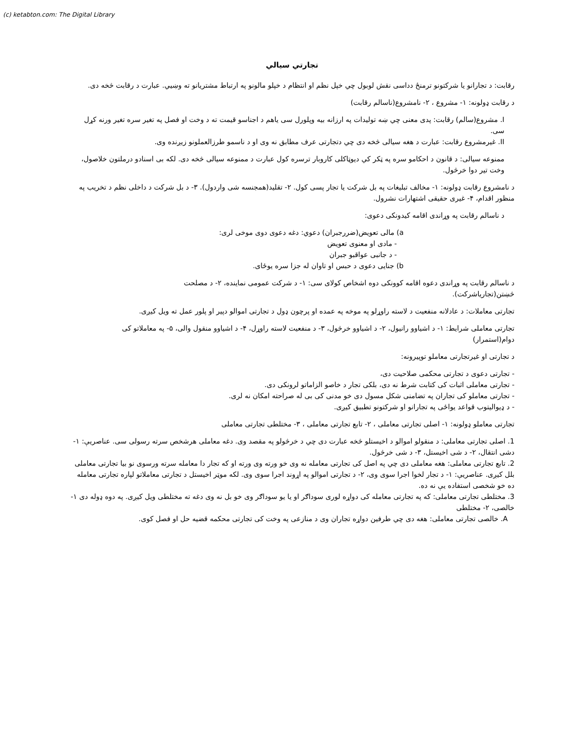(c) ketabton.com: The Digital Library
تجارتي سيالي
رقابت: د تجارانو یا شرکتونو ترمنځ دداسی نقش لوبول چي خپل نظم او انتظام د خپلو مالونو په ارتباط مشتریانو ته وښيي. عبارت د رقابت څخه دی.
د رقابت ډولونه: ۱- مشروع ، ۲- نامشروع(ناسالم رقابت)
I. مشروع(سالم) رقابت: پدی معنی چي ښه تولیدات په ارزانه بیه وپلورل سی یاهم د اجناسو قیمت ته د وخت او فصل په تغیر سره تغیر ورنه کړل سی.
II. غیرمشروع رقابت: عبارت د هغه سیالی څخه دی چي دتجارتی عرف مطابق نه وی او د ناسمو طرزالعملونو زیږنده وی.
ممنوعه سیالی: د قانون د احکامو سره په ټکر کي دیوټاکلی کاروبار ترسره کول عبارت د ممنوعه سیالی څخه دی. لکه بی اسنادو درملتون خلاصول، وخت تیر دوا خرڅول.
د نامشروع رقابت ډولونه: ۱- مخالف تبلیغات په بل شرکت یا تجار پسی کول. ۲- تقلید(همجنسه شی واردول). ۳- د بل شرکت د داخلی نظم د تخریب په منظور اقدام، ۴- غیری حقیقی اشتهارات نشرول.
د ناسالم رقابت په وړاندی اقامه کیدونکی دعوی:
a) مالی تعویض(ضررجبران) دعوي: دغه دعوی دوی موخی لری:
- مادی او معنوی تعویض
- د جانبی عواقبو جبران
b) جنایی دعوی د حبس او تاوان له جزا سره یوځای.
د ناسالم رقابت په وړاندی دعوه اقامه کوونکی دوه اشخاص کولای سی: ۱- د شرکت عمومی نماینده، ۲- د مصلحت څښتن(تجاریاشرکت).
تجارتی معاملات: د عادلانه منفعیت د لاسته راوړلو په موخه په عمده او پرچون ډول د تجارتی اموالو دپیر او پلور عمل ته ویل کیږی.
تجارتی معاملی شرایط: ۱- د اشیاوو رانیول، ۲- د اشیاوو خرڅول، ۳- د منفعیت لاسته راوړل، ۴- د اشیاوو منقول والی، ۵- په معاملاتو کی دوام(استمرار)
د تجارتی او غیرتجارتی معاملو توپیرونه:
- تجارتی دعوی د تجارتی محکمی صلاحیت دی،
- تجارتی معاملی اثبات کی کتابت شرط نه دی، بلکی تجار د خاصو الزاماتو لرونکی دی.
- تجارتی معاملو کی تجاران په تضامنی شکل مسول دی خو مدنی کی بی له صراحته امکان نه لری.
- د ډیوالیتوب قواعد یواځی په تجارانو او شرکتونو تطبیق کیږی.
تجارتی معاملو ډولونه: ۱- اصلی تجارتی معاملی ، ۲- تابع تجارتی معاملی ، ۳- مختلطی تجارتی معاملی
1. اصلی تجارتی معاملی: د منقولو اموالو د اخیستلو څخه عبارت دی چي د خرڅولو په مقصد وی. دغه معاملی هرشخص سرته رسولی سی. عناصریې: ۱-دشی انتقال، ۲- د شی اخیستل، ۳- د شی خرڅول.
2. تابع تجارتی معاملی: هغه معاملی دی چي په اصل کی تجارتی معامله نه وی خو ورته وی ورته او که تجار دا معامله سرته ورسوی نو بیا تجارتی معاملی بلل کیږی. عناصریې: ۱- د تجار لخوا اجرا سوی وی، ۲- د تجارتی اموالو په اړوند اجرا سوی وی. لکه موټر اخیستل د تجارتی معاملاتو لپاره تجارتی معامله ده خو شخصی استفاده یې نه ده.
3. مختلطی تجارتی معاملی: که په تجارتی معامله کی دواړه لوری سوداګر او یا یو سوداګر وی خو بل نه وی دغه ته مختلطی ویل کیږی. په دوه ډوله دی ۱-خالصی، ۲- مختلطی
A. خالصی تجارتی معاملی: هغه دی چي طرفین دواړه تجاران وی د منازعی په وخت کی تجارتی محکمه قضیه حل او فصل کوی.